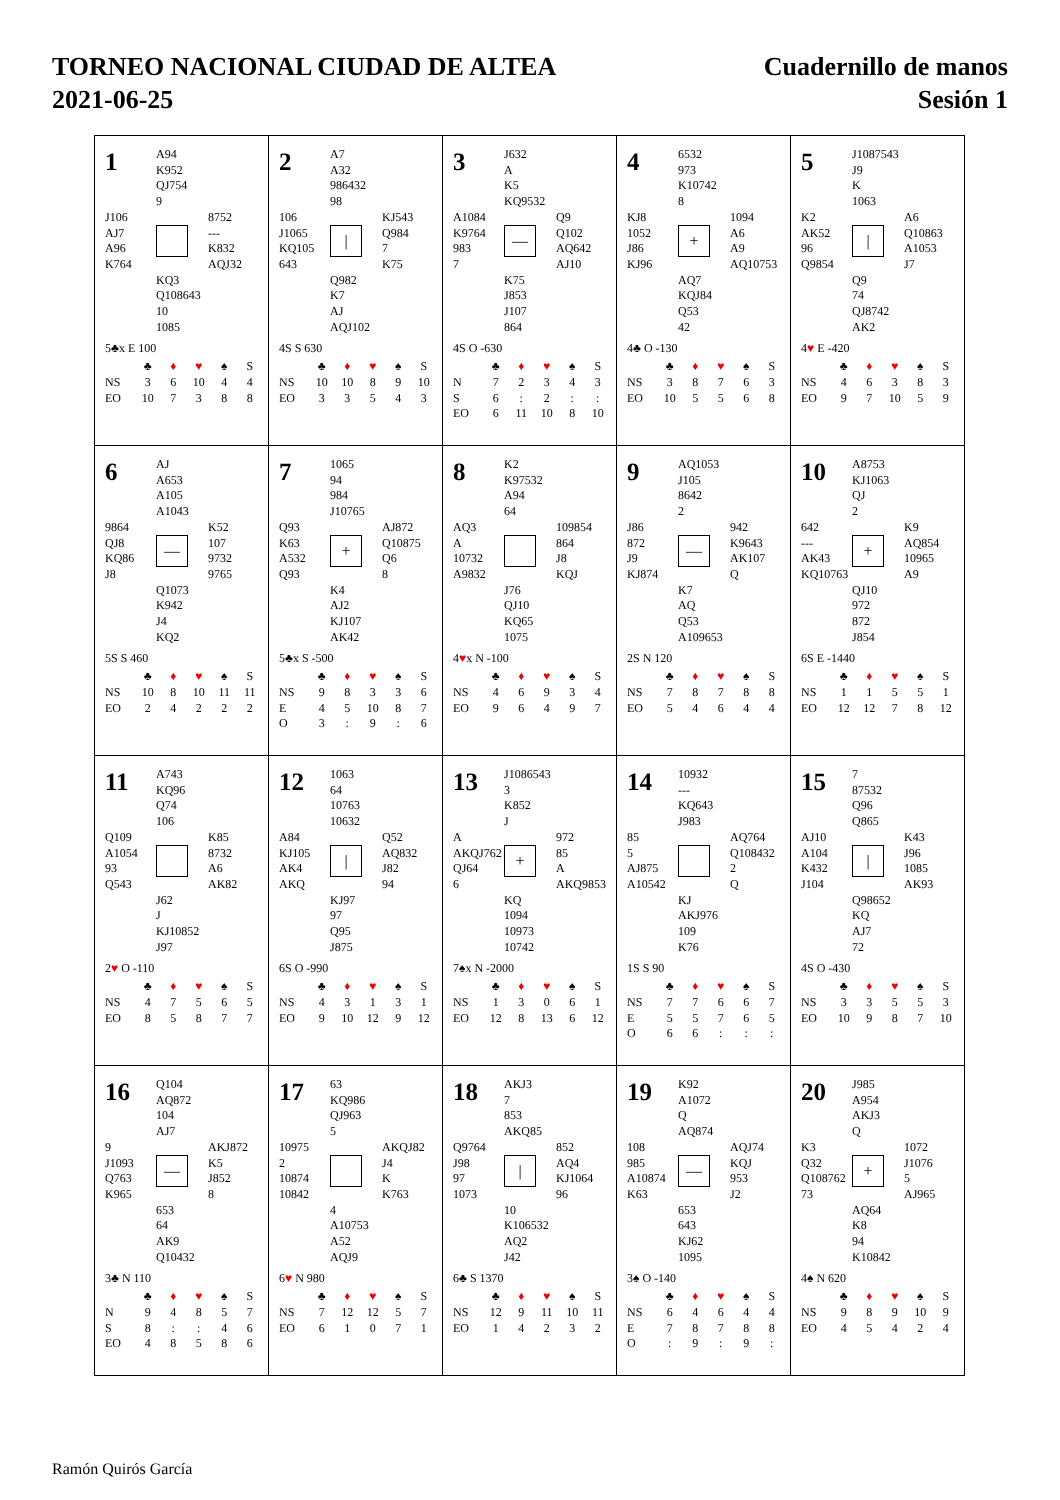TORNEO NACIONAL CIUDAD DE ALTEA
2021-06-25
Cuadernillo de manos
Sesión 1
1
A94
K952
QJ754
9
J106
AJ7
A96
K764
8752
---
K832
AQJ32
KQ3
Q108643
10
1085
5♣x E 100
| | ♣ | ♦ | ♥ | ♠ | S |
| --- | --- | --- | --- | --- | --- |
| NS | 3 | 6 | 10 | 4 | 4 |
| EO | 10 | 7 | 3 | 8 | 8 |
2
A7
A32
986432
98
106
J1065
KQ105
643
|
KJ543
Q984
7
K75
Q982
K7
AJ
AQJ102
4S S 630
| | ♣ | ♦ | ♥ | ♠ | S |
| --- | --- | --- | --- | --- | --- |
| NS | 10 | 10 | 8 | 9 | 10 |
| EO | 3 | 3 | 5 | 4 | 3 |
3
J632
A
K5
KQ9532
A1084
K9764
983
7
—
Q9
Q102
AQ642
AJ10
K75
J853
J107
864
4S O -630
| | ♣ | ♦ | ♥ | ♠ | S |
| --- | --- | --- | --- | --- | --- |
| N | 7 | 2 | 3 | 4 | 3 |
| S | 6 | : | 2 | : | : |
| EO | 6 | 11 | 10 | 8 | 10 |
4
6532
973
K10742
8
KJ8
1052
J86
KJ96
+
1094
A6
A9
AQ10753
AQ7
KQJ84
Q53
42
4♣ O -130
| | ♣ | ♦ | ♥ | ♠ | S |
| --- | --- | --- | --- | --- | --- |
| NS | 3 | 8 | 7 | 6 | 3 |
| EO | 10 | 5 | 5 | 6 | 8 |
5
J1087543
J9
K
1063
K2
AK52
96
Q9854
|
A6
Q10863
A1053
J7
Q9
74
QJ8742
AK2
4♥ E -420
| | ♣ | ♦ | ♥ | ♠ | S |
| --- | --- | --- | --- | --- | --- |
| NS | 4 | 6 | 3 | 8 | 3 |
| EO | 9 | 7 | 10 | 5 | 9 |
6
AJ
A653
A105
A1043
9864
QJ8
KQ86
J8
—
K52
107
9732
9765
Q1073
K942
J4
KQ2
5S S 460
| | ♣ | ♦ | ♥ | ♠ | S |
| --- | --- | --- | --- | --- | --- |
| NS | 10 | 8 | 10 | 11 | 11 |
| EO | 2 | 4 | 2 | 2 | 2 |
7
1065
94
984
J10765
Q93
K63
A532
Q93
+
AJ872
Q10875
Q6
8
K4
AJ2
KJ107
AK42
5♣x S -500
| | ♣ | ♦ | ♥ | ♠ | S |
| --- | --- | --- | --- | --- | --- |
| NS | 9 | 8 | 3 | 3 | 6 |
| E | 4 | 5 | 10 | 8 | 7 |
| O | 3 | : | 9 | : | 6 |
8
K2
K97532
A94
64
AQ3
A
10732
A9832
109854
864
J8
KQJ
J76
QJ10
KQ65
1075
4♥x N -100
| | ♣ | ♦ | ♥ | ♠ | S |
| --- | --- | --- | --- | --- | --- |
| NS | 4 | 6 | 9 | 3 | 4 |
| EO | 9 | 6 | 4 | 9 | 7 |
9
AQ1053
J105
8642
2
J86
872
J9
KJ874
—
942
K9643
AK107
Q
K7
AQ
Q53
A109653
2S N 120
| | ♣ | ♦ | ♥ | ♠ | S |
| --- | --- | --- | --- | --- | --- |
| NS | 7 | 8 | 7 | 8 | 8 |
| EO | 5 | 4 | 6 | 4 | 4 |
10
A8753
KJ1063
QJ
2
642
---
AK43
KQ10763
+
K9
AQ854
10965
A9
QJ10
972
872
J854
6S E -1440
| | ♣ | ♦ | ♥ | ♠ | S |
| --- | --- | --- | --- | --- | --- |
| NS | 1 | 1 | 5 | 5 | 1 |
| EO | 12 | 12 | 7 | 8 | 12 |
11
A743
KQ96
Q74
106
Q109
A1054
93
Q543
K85
8732
A6
AK82
J62
J
KJ10852
J97
2♥ O -110
| | ♣ | ♦ | ♥ | ♠ | S |
| --- | --- | --- | --- | --- | --- |
| NS | 4 | 7 | 5 | 6 | 5 |
| EO | 8 | 5 | 8 | 7 | 7 |
12
1063
64
10763
10632
A84
KJ105
AK4
AKQ
|
Q52
AQ832
J82
94
KJ97
97
Q95
J875
6S O -990
| | ♣ | ♦ | ♥ | ♠ | S |
| --- | --- | --- | --- | --- | --- |
| NS | 4 | 3 | 1 | 3 | 1 |
| EO | 9 | 10 | 12 | 9 | 12 |
13
J1086543
3
K852
J
A
AKQJ762
QJ64
6
+
972
85
A
AKQ9853
KQ
1094
10973
10742
7♠x N -2000
| | ♣ | ♦ | ♥ | ♠ | S |
| --- | --- | --- | --- | --- | --- |
| NS | 1 | 3 | 0 | 6 | 1 |
| EO | 12 | 8 | 13 | 6 | 12 |
14
10932
---
KQ643
J983
85
5
AJ875
A10542
AQ764
Q108432
2
Q
KJ
AKJ976
109
K76
1S S 90
| | ♣ | ♦ | ♥ | ♠ | S |
| --- | --- | --- | --- | --- | --- |
| NS | 7 | 7 | 6 | 6 | 7 |
| E | 5 | 5 | 7 | 6 | 5 |
| O | 6 | 6 | : | : | : |
15
7
87532
Q96
Q865
AJ10
A104
K432
J104
|
K43
J96
1085
AK93
Q98652
KQ
AJ7
72
4S O -430
| | ♣ | ♦ | ♥ | ♠ | S |
| --- | --- | --- | --- | --- | --- |
| NS | 3 | 3 | 5 | 5 | 3 |
| EO | 10 | 9 | 8 | 7 | 10 |
16
Q104
AQ872
104
AJ7
9
J1093
Q763
K965
—
AKJ872
K5
J852
8
653
64
AK9
Q10432
3♣ N 110
| | ♣ | ♦ | ♥ | ♠ | S |
| --- | --- | --- | --- | --- | --- |
| N | 9 | 4 | 8 | 5 | 7 |
| S | 8 | : | : | 4 | 6 |
| EO | 4 | 8 | 5 | 8 | 6 |
17
63
KQ986
QJ963
5
10975
2
10874
10842
AKQJ82
J4
K
K763
4
A10753
A52
AQJ9
6♥ N 980
| | ♣ | ♦ | ♥ | ♠ | S |
| --- | --- | --- | --- | --- | --- |
| NS | 7 | 12 | 12 | 5 | 7 |
| EO | 6 | 1 | 0 | 7 | 1 |
18
AKJ3
7
853
AKQ85
Q9764
J98
97
1073
|
852
AQ4
KJ1064
96
10
K106532
AQ2
J42
6♣ S 1370
| | ♣ | ♦ | ♥ | ♠ | S |
| --- | --- | --- | --- | --- | --- |
| NS | 12 | 9 | 11 | 10 | 11 |
| EO | 1 | 4 | 2 | 3 | 2 |
19
K92
A1072
Q
AQ874
108
985
A10874
K63
—
AQJ74
KQJ
953
J2
653
643
KJ62
1095
3♠ O -140
| | ♣ | ♦ | ♥ | ♠ | S |
| --- | --- | --- | --- | --- | --- |
| NS | 6 | 4 | 6 | 4 | 4 |
| E | 7 | 8 | 7 | 8 | 8 |
| O | : | 9 | : | 9 | : |
20
J985
A954
AKJ3
Q
K3
Q32
Q108762
73
+
1072
J1076
5
AJ965
AQ64
K8
94
K10842
4♠ N 620
| | ♣ | ♦ | ♥ | ♠ | S |
| --- | --- | --- | --- | --- | --- |
| NS | 9 | 8 | 9 | 10 | 9 |
| EO | 4 | 5 | 4 | 2 | 4 |
Ramón Quirós García